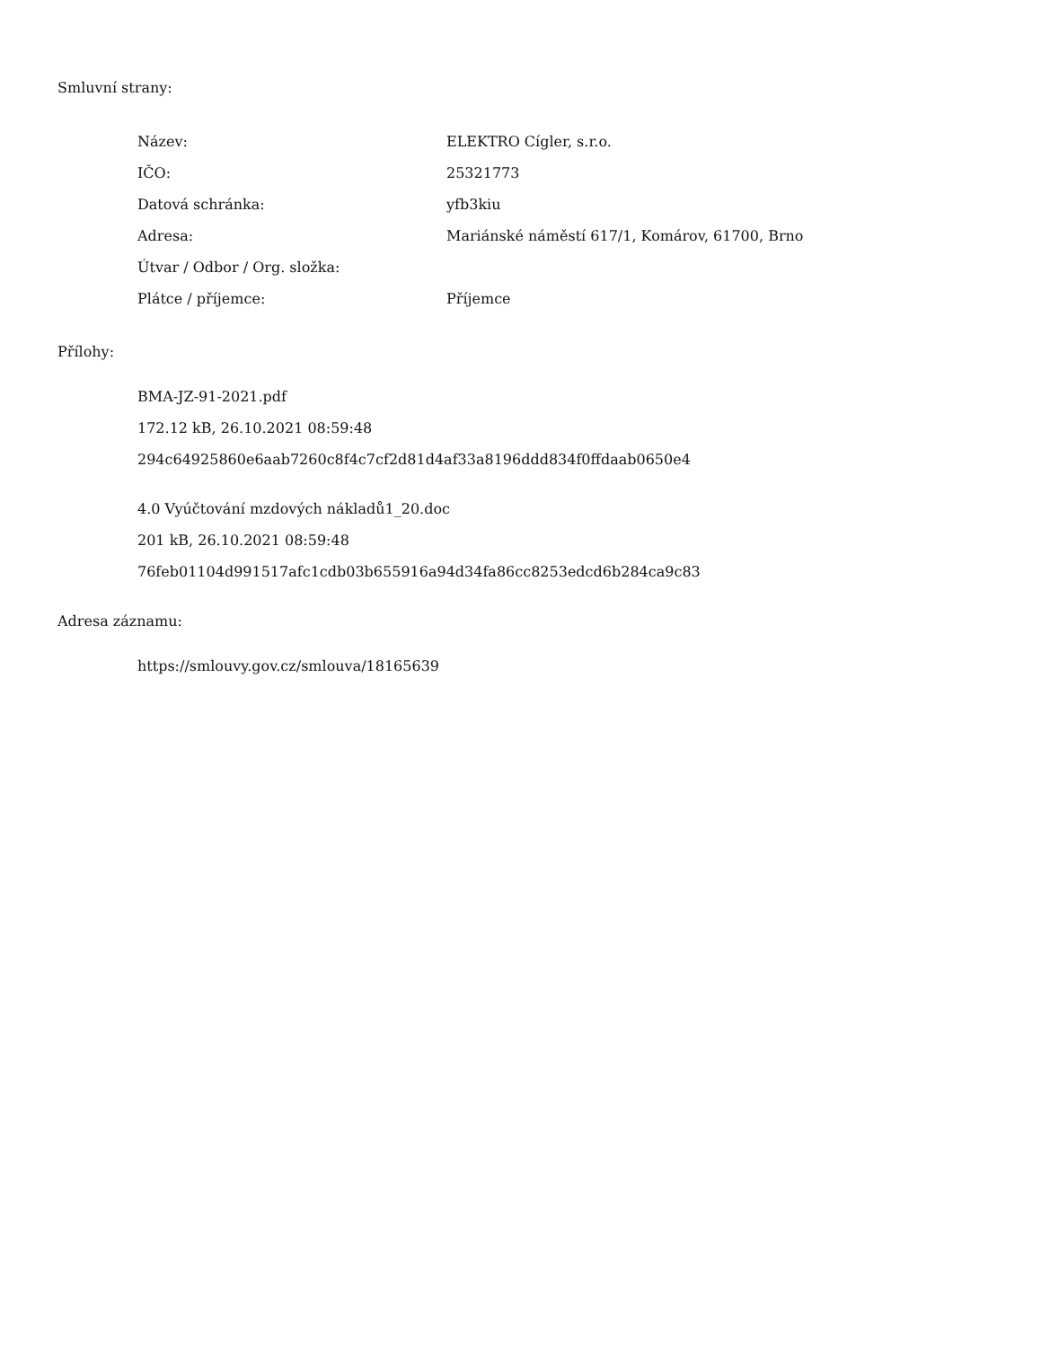Smluvní strany:
| Název: | ELEKTRO Cígler, s.r.o. |
| IČO: | 25321773 |
| Datová schránka: | yfb3kiu |
| Adresa: | Mariánské náměstí 617/1, Komárov, 61700, Brno |
| Útvar / Odbor / Org. složka: | |
| Plátce / příjemce: | Příjemce |
Přílohy:
BMA-JZ-91-2021.pdf
172.12 kB, 26.10.2021 08:59:48
294c64925860e6aab7260c8f4c7cf2d81d4af33a8196ddd834f0ffdaab0650e4
4.0 Vyúčtování mzdových nákladů1_20.doc
201 kB, 26.10.2021 08:59:48
76feb01104d991517afc1cdb03b655916a94d34fa86cc8253edcd6b284ca9c83
Adresa záznamu:
https://smlouvy.gov.cz/smlouva/18165639